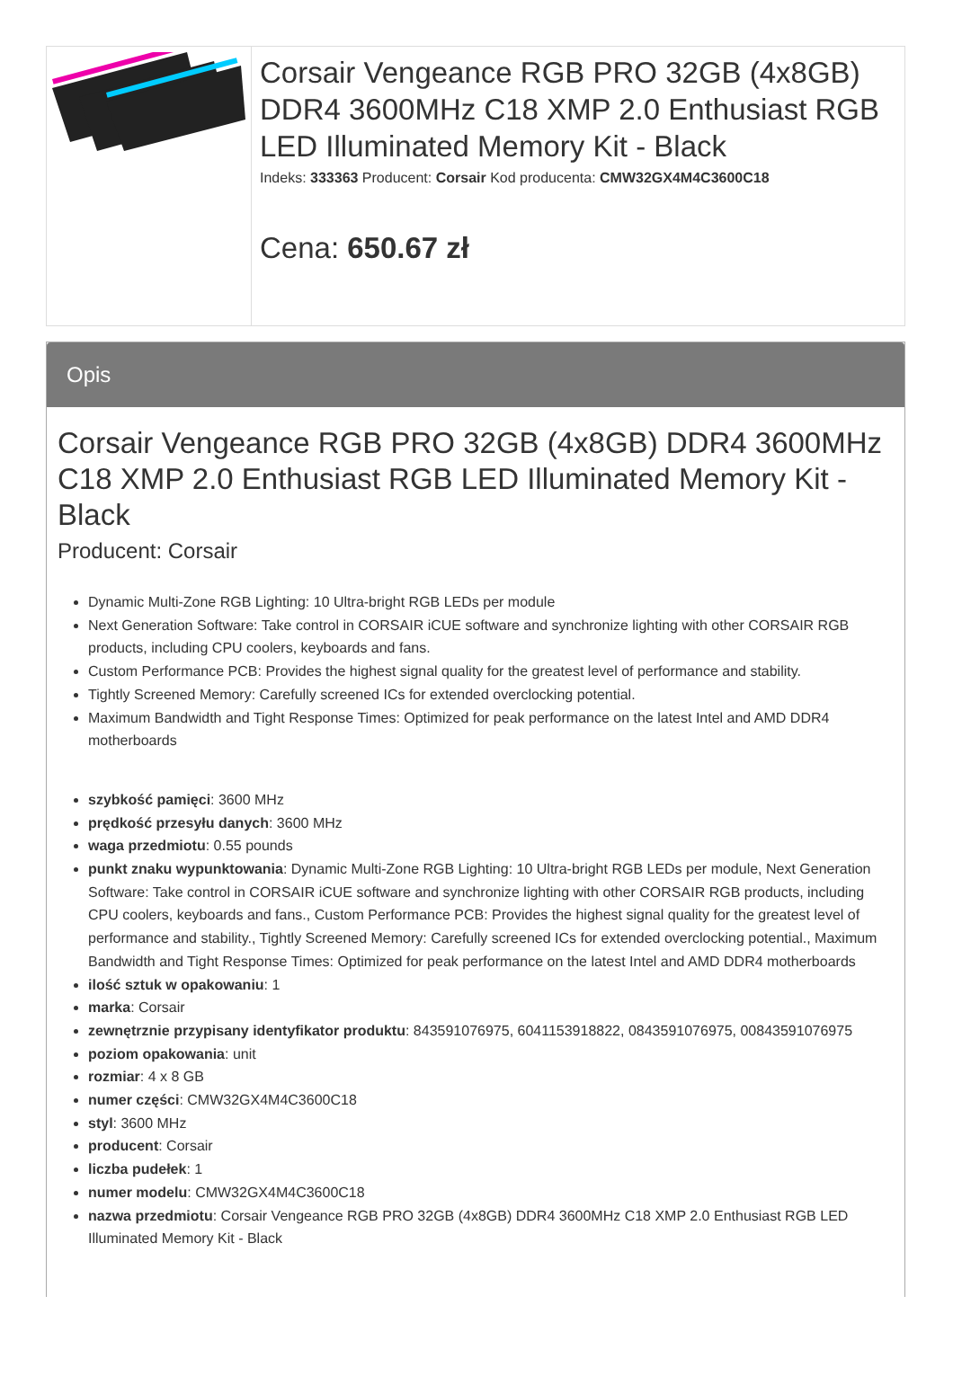Corsair Vengeance RGB PRO 32GB (4x8GB) DDR4 3600MHz C18 XMP 2.0 Enthusiast RGB LED Illuminated Memory Kit - Black
Indeks: 333363 Producent: Corsair Kod producenta: CMW32GX4M4C3600C18
Cena: 650.67 zł
Opis
Corsair Vengeance RGB PRO 32GB (4x8GB) DDR4 3600MHz C18 XMP 2.0 Enthusiast RGB LED Illuminated Memory Kit - Black
Producent: Corsair
Dynamic Multi-Zone RGB Lighting: 10 Ultra-bright RGB LEDs per module
Next Generation Software: Take control in CORSAIR iCUE software and synchronize lighting with other CORSAIR RGB products, including CPU coolers, keyboards and fans.
Custom Performance PCB: Provides the highest signal quality for the greatest level of performance and stability.
Tightly Screened Memory: Carefully screened ICs for extended overclocking potential.
Maximum Bandwidth and Tight Response Times: Optimized for peak performance on the latest Intel and AMD DDR4 motherboards
szybkość pamięci: 3600 MHz
prędkość przesyłu danych: 3600 MHz
waga przedmiotu: 0.55 pounds
punkt znaku wypunktowania: Dynamic Multi-Zone RGB Lighting: 10 Ultra-bright RGB LEDs per module, Next Generation Software: Take control in CORSAIR iCUE software and synchronize lighting with other CORSAIR RGB products, including CPU coolers, keyboards and fans., Custom Performance PCB: Provides the highest signal quality for the greatest level of performance and stability., Tightly Screened Memory: Carefully screened ICs for extended overclocking potential., Maximum Bandwidth and Tight Response Times: Optimized for peak performance on the latest Intel and AMD DDR4 motherboards
ilość sztuk w opakowaniu: 1
marka: Corsair
zewnętrznie przypisany identyfikator produktu: 843591076975, 6041153918822, 0843591076975, 00843591076975
poziom opakowania: unit
rozmiar: 4 x 8 GB
numer części: CMW32GX4M4C3600C18
styl: 3600 MHz
producent: Corsair
liczba pudełek: 1
numer modelu: CMW32GX4M4C3600C18
nazwa przedmiotu: Corsair Vengeance RGB PRO 32GB (4x8GB) DDR4 3600MHz C18 XMP 2.0 Enthusiast RGB LED Illuminated Memory Kit - Black